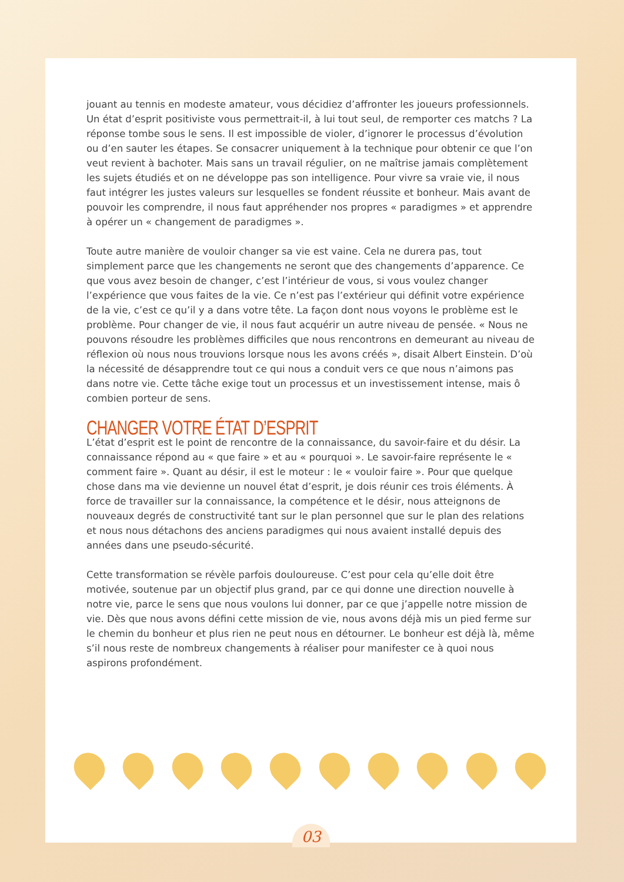jouant au tennis en modeste amateur, vous décidiez d’affronter les joueurs professionnels. Un état d’esprit positiviste vous permettrait-il, à lui tout seul, de remporter ces matchs ? La réponse tombe sous le sens. Il est impossible de violer, d’ignorer le processus d’évolution ou d’en sauter les étapes. Se consacrer uniquement à la technique pour obtenir ce que l’on veut revient à bachoter. Mais sans un travail régulier, on ne maîtrise jamais complètement les sujets étudiés et on ne développe pas son intelligence. Pour vivre sa vraie vie, il nous faut intégrer les justes valeurs sur lesquelles se fondent réussite et bonheur. Mais avant de pouvoir les comprendre, il nous faut appréhender nos propres « paradigmes » et apprendre à opérer un « changement de paradigmes ».
Toute autre manière de vouloir changer sa vie est vaine. Cela ne durera pas, tout simplement parce que les changements ne seront que des changements d’apparence. Ce que vous avez besoin de changer, c’est l’intérieur de vous, si vous voulez changer l’expérience que vous faites de la vie. Ce n’est pas l’extérieur qui définit votre expérience de la vie, c’est ce qu’il y a dans votre tête. La façon dont nous voyons le problème est le problème. Pour changer de vie, il nous faut acquérir un autre niveau de pensée. « Nous ne pouvons résoudre les problèmes difficiles que nous rencontrons en demeurant au niveau de réflexion où nous nous trouvions lorsque nous les avons créés », disait Albert Einstein. D’où la nécessité de désapprendre tout ce qui nous a conduit vers ce que nous n’aimons pas dans notre vie. Cette tâche exige tout un processus et un investissement intense, mais ô combien porteur de sens.
CHANGER VOTRE ÉTAT D’ESPRIT
L’état d’esprit est le point de rencontre de la connaissance, du savoir-faire et du désir. La connaissance répond au « que faire » et au « pourquoi ». Le savoir-faire représente le « comment faire ». Quant au désir, il est le moteur : le « vouloir faire ». Pour que quelque chose dans ma vie devienne un nouvel état d’esprit, je dois réunir ces trois éléments. À force de travailler sur la connaissance, la compétence et le désir, nous atteignons de nouveaux degrés de constructivité tant sur le plan personnel que sur le plan des relations et nous nous détachons des anciens paradigmes qui nous avaient installé depuis des années dans une pseudo-sécurité.
Cette transformation se révèle parfois douloureuse. C’est pour cela qu’elle doit être motivée, soutenue par un objectif plus grand, par ce qui donne une direction nouvelle à notre vie, parce le sens que nous voulons lui donner, par ce que j’appelle notre mission de vie. Dès que nous avons défini cette mission de vie, nous avons déjà mis un pied ferme sur le chemin du bonheur et plus rien ne peut nous en détourner. Le bonheur est déjà là, même s’il nous reste de nombreux changements à réaliser pour manifester ce à quoi nous aspirons profondément.
03